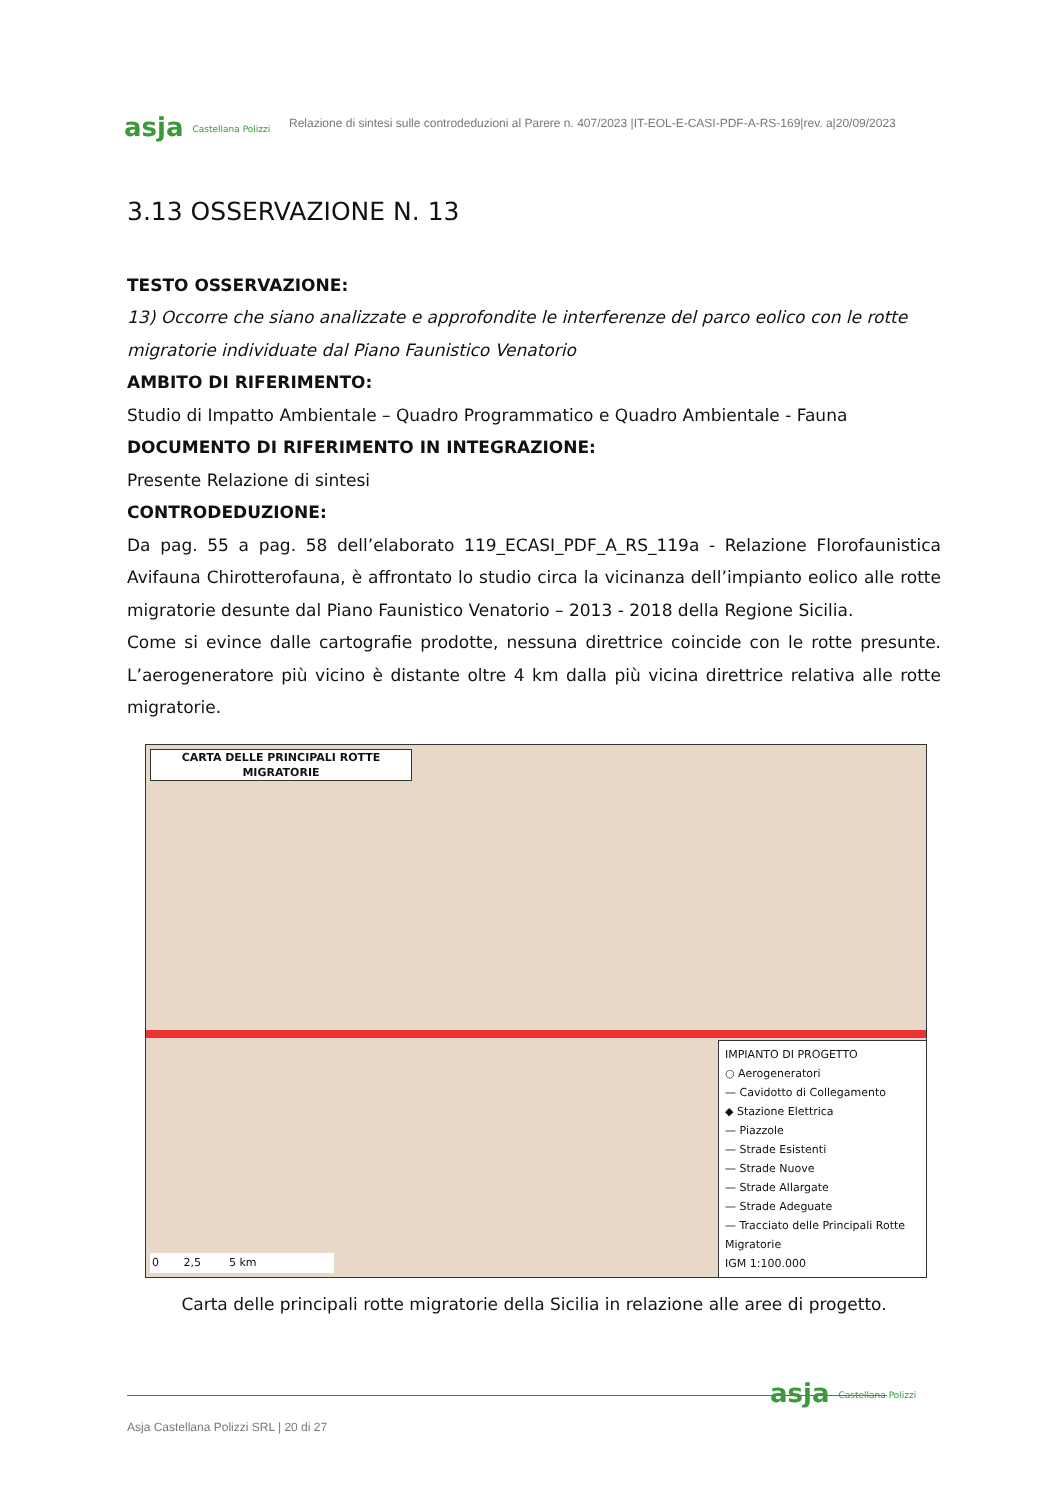asja Castellana Polizzi
Relazione di sintesi sulle controdeduzioni al Parere n. 407/2023 |IT-EOL-E-CASI-PDF-A-RS-169|rev. a|20/09/2023
3.13 OSSERVAZIONE N. 13
TESTO OSSERVAZIONE:
13) Occorre che siano analizzate e approfondite le interferenze del parco eolico con le rotte migratorie individuate dal Piano Faunistico Venatorio
AMBITO DI RIFERIMENTO:
Studio di Impatto Ambientale – Quadro Programmatico e Quadro Ambientale - Fauna
DOCUMENTO DI RIFERIMENTO IN INTEGRAZIONE:
Presente Relazione di sintesi
CONTRODEDUZIONE:
Da pag. 55 a pag. 58 dell’elaborato 119_ECASI_PDF_A_RS_119a - Relazione Florofaunistica Avifauna Chirotterofauna, è affrontato lo studio circa la vicinanza dell’impianto eolico alle rotte migratorie desunte dal Piano Faunistico Venatorio – 2013 - 2018 della Regione Sicilia.
Come si evince dalle cartografie prodotte, nessuna direttrice coincide con le rotte presunte. L’aerogeneratore più vicino è distante oltre 4 km dalla più vicina direttrice relativa alle rotte migratorie.
CARTA DELLE PRINCIPALI ROTTE MIGRATORIE
0 2,5 5 km
IMPIANTO DI PROGETTO
○ Aerogeneratori
— Cavidotto di Collegamento
◆ Stazione Elettrica
— Piazzole
— Strade Esistenti
— Strade Nuove
— Strade Allargate
— Strade Adeguate
— Tracciato delle Principali Rotte Migratorie
IGM 1:100.000
Carta delle principali rotte migratorie della Sicilia in relazione alle aree di progetto.
asja Castellana Polizzi
Asja Castellana Polizzi SRL | 20 di 27